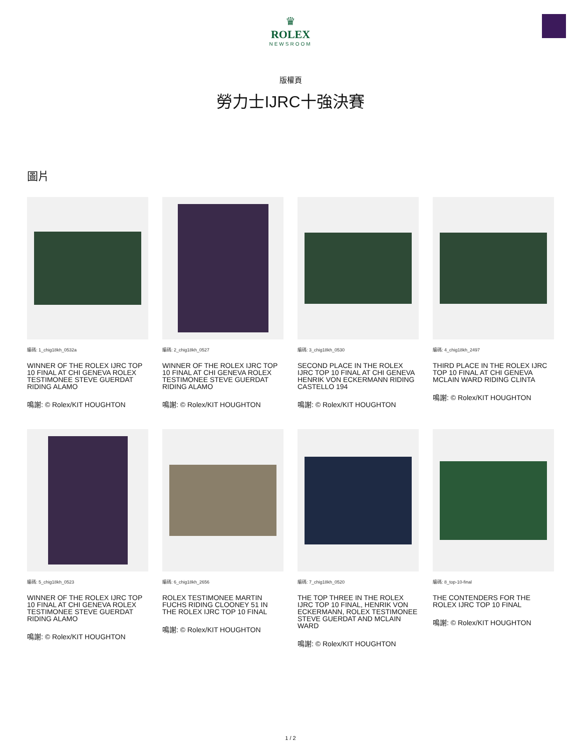♛
ROLEX
NEWSROOM
版權頁
勞力士IJRC十強決賽
圖片
編碼: 1_chig18kh_0532a
WINNER OF THE ROLEX IJRC TOP 10 FINAL AT CHI GENEVA ROLEX TESTIMONEE STEVE GUERDAT RIDING ALAMO
鳴謝: © Rolex/KIT HOUGHTON
編碼: 2_chig18kh_0527
WINNER OF THE ROLEX IJRC TOP 10 FINAL AT CHI GENEVA ROLEX TESTIMONEE STEVE GUERDAT RIDING ALAMO
鳴謝: © Rolex/KIT HOUGHTON
編碼: 3_chig18kh_0530
SECOND PLACE IN THE ROLEX IJRC TOP 10 FINAL AT CHI GENEVA HENRIK VON ECKERMANN RIDING CASTELLO 194
鳴謝: © Rolex/KIT HOUGHTON
編碼: 4_chig18kh_2497
THIRD PLACE IN THE ROLEX IJRC TOP 10 FINAL AT CHI GENEVA MCLAIN WARD RIDING CLINTA
鳴謝: © Rolex/KIT HOUGHTON
編碼: 5_chig18kh_0523
WINNER OF THE ROLEX IJRC TOP 10 FINAL AT CHI GENEVA ROLEX TESTIMONEE STEVE GUERDAT RIDING ALAMO
鳴謝: © Rolex/KIT HOUGHTON
編碼: 6_chig18kh_2656
ROLEX TESTIMONEE MARTIN FUCHS RIDING CLOONEY 51 IN THE ROLEX IJRC TOP 10 FINAL
鳴謝: © Rolex/KIT HOUGHTON
編碼: 7_chig18kh_0520
THE TOP THREE IN THE ROLEX IJRC TOP 10 FINAL, HENRIK VON ECKERMANN, ROLEX TESTIMONEE STEVE GUERDAT AND MCLAIN WARD
鳴謝: © Rolex/KIT HOUGHTON
編碼: 8_top-10-final
THE CONTENDERS FOR THE ROLEX IJRC TOP 10 FINAL
鳴謝: © Rolex/KIT HOUGHTON
1 / 2